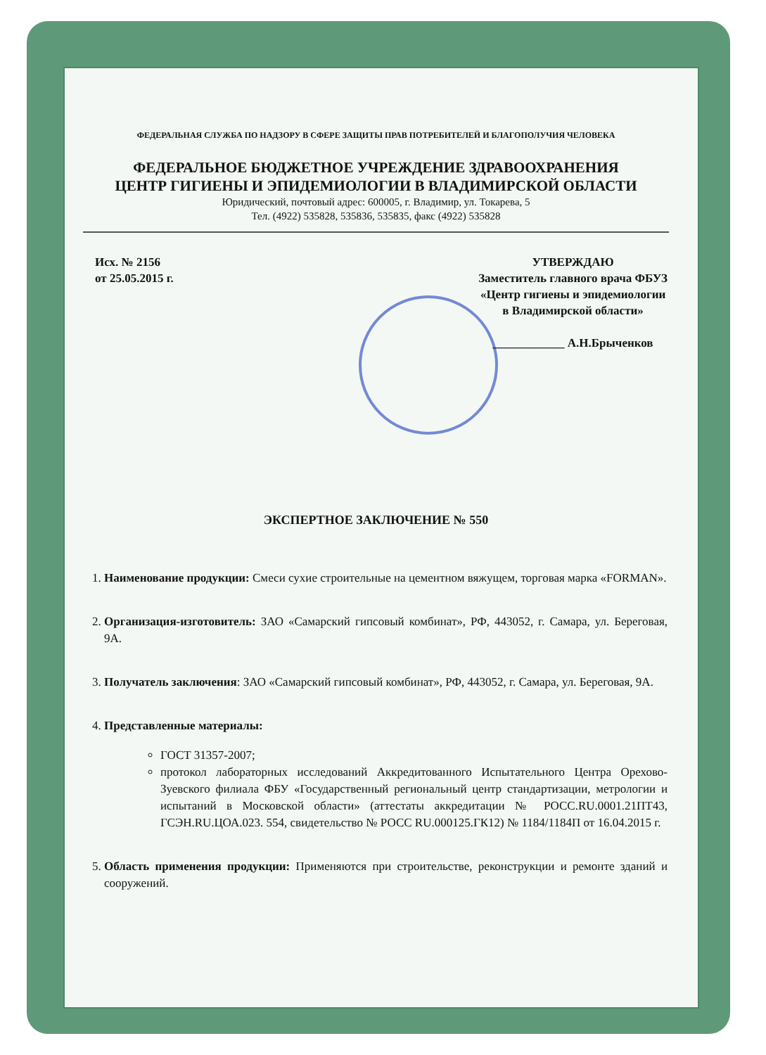ФЕДЕРАЛЬНАЯ СЛУЖБА ПО НАДЗОРУ В СФЕРЕ ЗАЩИТЫ ПРАВ ПОТРЕБИТЕЛЕЙ И БЛАГОПОЛУЧИЯ ЧЕЛОВЕКА
ФЕДЕРАЛЬНОЕ БЮДЖЕТНОЕ УЧРЕЖДЕНИЕ ЗДРАВООХРАНЕНИЯ
ЦЕНТР ГИГИЕНЫ И ЭПИДЕМИОЛОГИИ В ВЛАДИМИРСКОЙ ОБЛАСТИ
Юридический, почтовый адрес: 600005, г. Владимир, ул. Токарева, 5
Тел. (4922) 535828, 535836, 535835, факс (4922) 535828
Исх. № 2156
от 25.05.2015 г.
УТВЕРЖДАЮ
Заместитель главного врача ФБУЗ
«Центр гигиены и эпидемиологии
в Владимирской области»
____________ А.Н.Брыченков
ЭКСПЕРТНОЕ ЗАКЛЮЧЕНИЕ № 550
1. Наименование продукции: Смеси сухие строительные на цементном вяжущем, торговая марка «FORMAN».
2. Организация-изготовитель: ЗАО «Самарский гипсовый комбинат», РФ, 443052, г. Самара, ул. Береговая, 9А.
3. Получатель заключения: ЗАО «Самарский гипсовый комбинат», РФ, 443052, г. Самара, ул. Береговая, 9А.
4. Представленные материалы:
ГОСТ 31357-2007;
протокол лабораторных исследований Аккредитованного Испытательного Центра Орехово-Зуевского филиала ФБУ «Государственный региональный центр стандартизации, метрологии и испытаний в Московской области» (аттестаты аккредитации № РОСС.RU.0001.21ПТ43, ГСЭН.RU.ЦОА.023. 554, свидетельство № РОСС RU.000125.ГК12) № 1184/1184П от 16.04.2015 г.
5. Область применения продукции: Применяются при строительстве, реконструкции и ремонте зданий и сооружений.